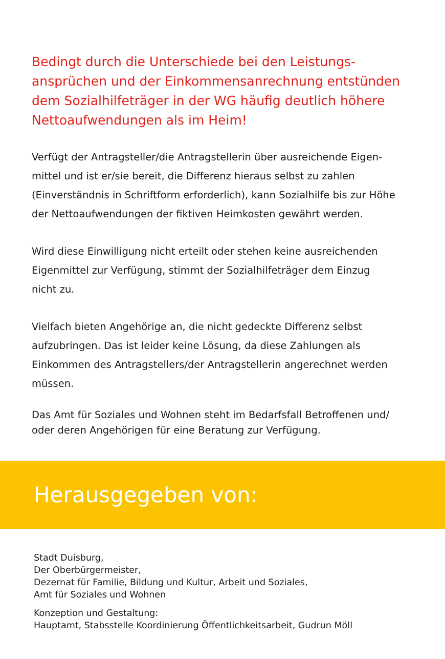Bedingt durch die Unterschiede bei den Leistungs-
ansprüchen und der Einkommensanrechnung entstünden
dem Sozialhilfeträger in der WG häufig deutlich höhere
Nettoaufwendungen als im Heim!
Verfügt der Antragsteller/die Antragstellerin über ausreichende Eigen-
mittel und ist er/sie bereit, die Differenz hieraus selbst zu zahlen
(Einverständnis in Schriftform erforderlich), kann Sozialhilfe bis zur Höhe
der Nettoaufwendungen der fiktiven Heimkosten gewährt werden.
Wird diese Einwilligung nicht erteilt oder stehen keine ausreichenden
Eigenmittel zur Verfügung, stimmt der Sozialhilfeträger dem Einzug
nicht zu.
Vielfach bieten Angehörige an, die nicht gedeckte Differenz selbst
aufzubringen. Das ist leider keine Lösung, da diese Zahlungen als
Einkommen des Antragstellers/der Antragstellerin angerechnet werden
müssen.
Das Amt für Soziales und Wohnen steht im Bedarfsfall Betroffenen und/
oder deren Angehörigen für eine Beratung zur Verfügung.
Herausgegeben von:
Stadt Duisburg,
Der Oberbürgermeister,
Dezernat für Familie, Bildung und Kultur, Arbeit und Soziales,
Amt für Soziales und Wohnen
Konzeption und Gestaltung:
Hauptamt, Stabsstelle Koordinierung Öffentlichkeitsarbeit, Gudrun Möll